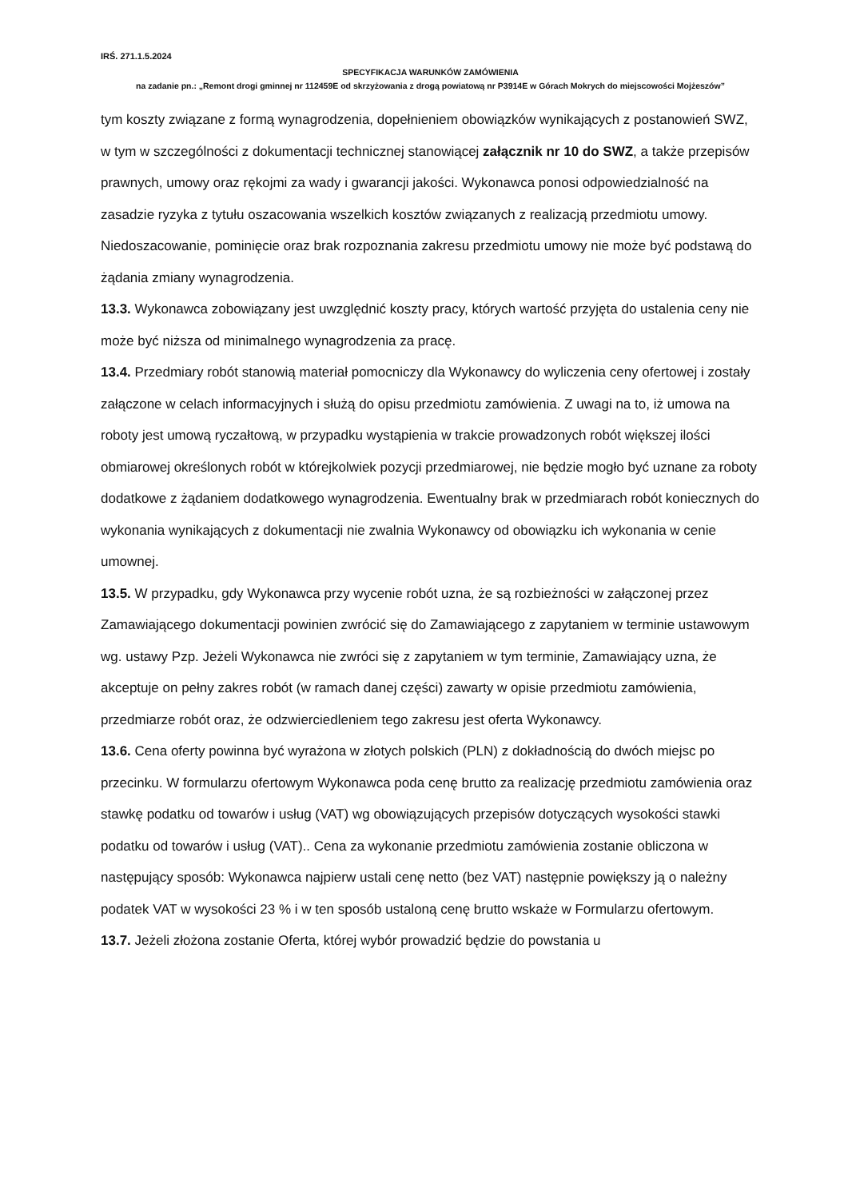IRŚ. 271.1.5.2024
SPECYFIKACJA WARUNKÓW ZAMÓWIENIA
na zadanie pn.: „Remont drogi gminnej nr 112459E od skrzyżowania z drogą powiatową nr P3914E w Górach Mokrych do miejscowości Mojżeszów”
tym koszty związane z formą wynagrodzenia, dopełnieniem obowiązków wynikających z postanowień SWZ, w tym w szczególności z dokumentacji technicznej stanowiącej załącznik nr 10 do SWZ, a także przepisów prawnych, umowy oraz rękojmi za wady i gwarancji jakości. Wykonawca ponosi odpowiedzialność na zasadzie ryzyka z tytułu oszacowania wszelkich kosztów związanych z realizacją przedmiotu umowy. Niedoszacowanie, pominięcie oraz brak rozpoznania zakresu przedmiotu umowy nie może być podstawą do żądania zmiany wynagrodzenia.
13.3. Wykonawca zobowiązany jest uwzględnić koszty pracy, których wartość przyjęta do ustalenia ceny nie może być niższa od minimalnego wynagrodzenia za pracę.
13.4. Przedmiary robót stanowią materiał pomocniczy dla Wykonawcy do wyliczenia ceny ofertowej i zostały załączone w celach informacyjnych i służą do opisu przedmiotu zamówienia. Z uwagi na to, iż umowa na roboty jest umową ryczałtową, w przypadku wystąpienia w trakcie prowadzonych robót większej ilości obmiarowej określonych robót w którejkolwiek pozycji przedmiarowej, nie będzie mogło być uznane za roboty dodatkowe z żądaniem dodatkowego wynagrodzenia. Ewentualny brak w przedmiarach robót koniecznych do wykonania wynikających z dokumentacji nie zwalnia Wykonawcy od obowiązku ich wykonania w cenie umownej.
13.5. W przypadku, gdy Wykonawca przy wycenie robót uzna, że są rozbieżności w załączonej przez Zamawiającego dokumentacji powinien zwrócić się do Zamawiającego z zapytaniem w terminie ustawowym wg. ustawy Pzp. Jeżeli Wykonawca nie zwróci się z zapytaniem w tym terminie, Zamawiający uzna, że akceptuje on pełny zakres robót (w ramach danej części) zawarty w opisie przedmiotu zamówienia, przedmiarze robót oraz, że odzwierciedleniem tego zakresu jest oferta Wykonawcy.
13.6. Cena oferty powinna być wyrażona w złotych polskich (PLN) z dokładnością do dwóch miejsc po przecinku. W formularzu ofertowym Wykonawca poda cenę brutto za realizację przedmiotu zamówienia oraz stawkę podatku od towarów i usług (VAT) wg obowiązujących przepisów dotyczących wysokości stawki podatku od towarów i usług (VAT).. Cena za wykonanie przedmiotu zamówienia zostanie obliczona w następujący sposób: Wykonawca najpierw ustali cenę netto (bez VAT) następnie powiększy ją o należny podatek VAT w wysokości 23 % i w ten sposób ustaloną cenę brutto wskaże w Formularzu ofertowym.
13.7. Jeżeli złożona zostanie Oferta, której wybór prowadzić będzie do powstania u